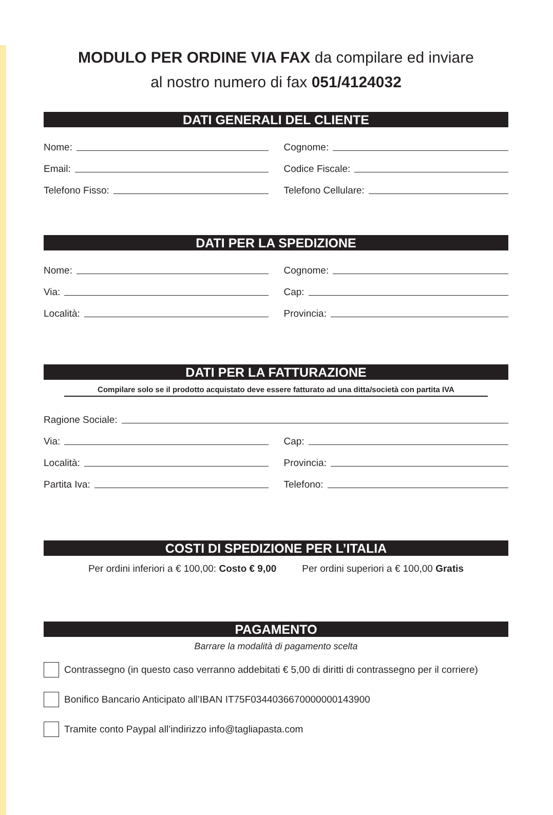MODULO PER ORDINE VIA FAX da compilare ed inviare
al nostro numero di fax 051/4124032
DATI GENERALI DEL CLIENTE
Nome: Cognome:
Email: Codice Fiscale:
Telefono Fisso: Telefono Cellulare:
DATI PER LA SPEDIZIONE
Nome: Cognome:
Via: Cap:
Località: Provincia:
DATI PER LA FATTURAZIONE
Compilare solo se il prodotto acquistato deve essere fatturato ad una ditta/società con partita IVA
Ragione Sociale:
Via: Cap:
Località: Provincia:
Partita Iva: Telefono:
COSTI DI SPEDIZIONE PER L’ITALIA
Per ordini inferiori a € 100,00: Costo € 9,00 Per ordini superiori a € 100,00 Gratis
PAGAMENTO
Barrare la modalità di pagamento scelta
Contrassegno (in questo caso verranno addebitati € 5,00 di diritti di contrassegno per il corriere)
Bonifico Bancario Anticipato all’IBAN IT75F0344036670000000143900
Tramite conto Paypal all’indirizzo info@tagliapasta.com